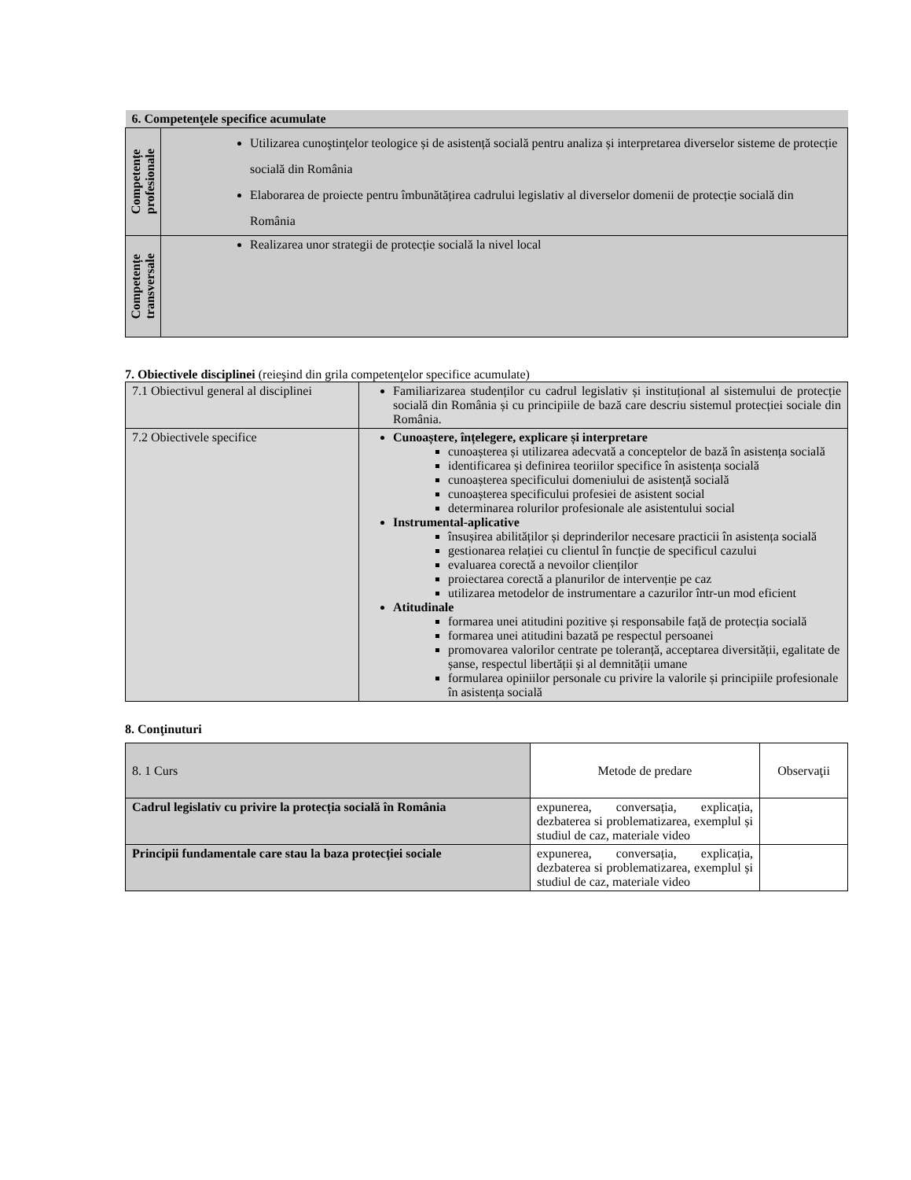| 6. Competenţele specifice acumulate | |
| --- | --- |
| Competențe profesionale | Utilizarea cunoştinţelor teologice și de asistență socială pentru analiza și interpretarea diverselor sisteme de protecție socială din România Elaborarea de proiecte pentru îmbunătățirea cadrului legislativ al diverselor domenii de protecție socială din România |
| Competențe transversale | Realizarea unor strategii de protecție socială la nivel local |
7. Obiectivele disciplinei (reieşind din grila competenţelor specifice acumulate)
| 7.1 Obiectivul general al disciplinei | Familiarizarea studenților cu cadrul legislativ și instituțional al sistemului de protecție socială din România și cu principiile de bază care descriu sistemul protecției sociale din România. |
| 7.2 Obiectivele specifice | Cunoaștere, înțelegere, explicare și interpretare cunoașterea și utilizarea adecvată a conceptelor de bază în asistența socială identificarea și definirea teoriilor specifice în asistența socială cunoașterea specificului domeniului de asistență socială cunoașterea specificului profesiei de asistent social determinarea rolurilor profesionale ale asistentului social Instrumental-aplicative însușirea abilităților și deprinderilor necesare practicii în asistența socială gestionarea relației cu clientul în funcție de specificul cazului evaluarea corectă a nevoilor clienților proiectarea corectă a planurilor de intervenție pe caz utilizarea metodelor de instrumentare a cazurilor într-un mod eficient Atitudinale formarea unei atitudini pozitive și responsabile față de protecția socială formarea unei atitudini bazată pe respectul persoanei promovarea valorilor centrate pe toleranță, acceptarea diversității, egalitate de șanse, respectul libertății și al demnității umane formularea opiniilor personale cu privire la valorile și principiile profesionale în asistența socială |
8. Conţinuturi
| 8. 1 Curs | Metode de predare | Observaţii |
| Cadrul legislativ cu privire la protecția socială în România | expunerea, conversația, explicația, dezbaterea si problematizarea, exemplul și studiul de caz, materiale video | |
| Principii fundamentale care stau la baza protecției sociale | expunerea, conversația, explicația, dezbaterea si problematizarea, exemplul și studiul de caz, materiale video | |